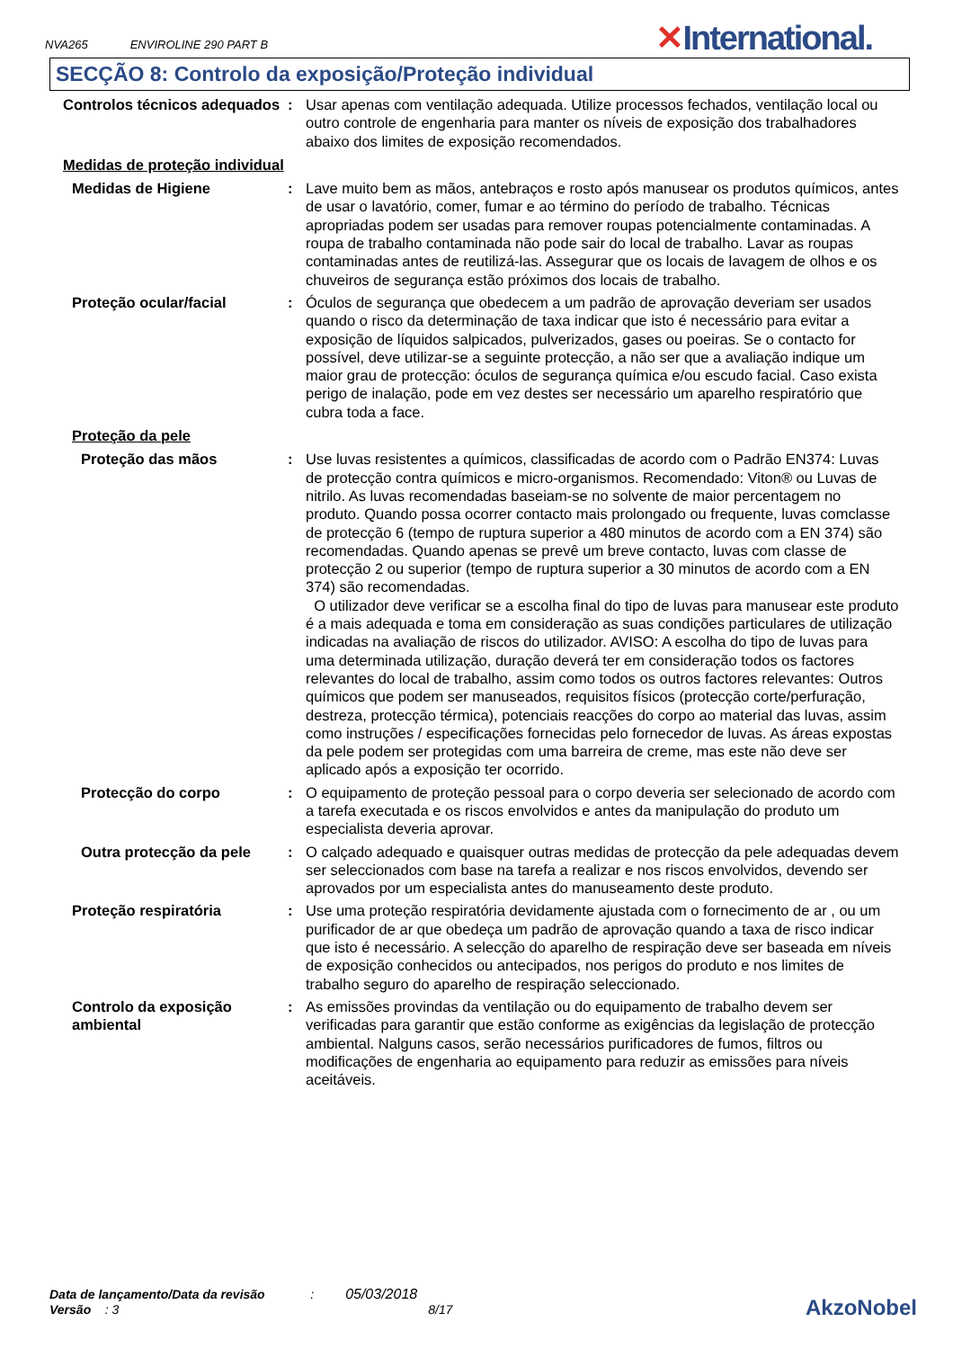NVA265 ENVIROLINE 290 PART B
✕International.
SECÇÃO 8: Controlo da exposição/Proteção individual
Controlos técnicos adequados
: Usar apenas com ventilação adequada. Utilize processos fechados, ventilação local ou outro controle de engenharia para manter os níveis de exposição dos trabalhadores abaixo dos limites de exposição recomendados.
Medidas de proteção individual
Medidas de Higiene : Lave muito bem as mãos, antebraços e rosto após manusear os produtos químicos, antes de usar o lavatório, comer, fumar e ao término do período de trabalho. Técnicas apropriadas podem ser usadas para remover roupas potencialmente contaminadas. A roupa de trabalho contaminada não pode sair do local de trabalho. Lavar as roupas contaminadas antes de reutilizá-las. Assegurar que os locais de lavagem de olhos e os chuveiros de segurança estão próximos dos locais de trabalho.
Proteção ocular/facial : Óculos de segurança que obedecem a um padrão de aprovação deveriam ser usados quando o risco da determinação de taxa indicar que isto é necessário para evitar a exposição de líquidos salpicados, pulverizados, gases ou poeiras. Se o contacto for possível, deve utilizar-se a seguinte protecção, a não ser que a avaliação indique um maior grau de protecção: óculos de segurança química e/ou escudo facial. Caso exista perigo de inalação, pode em vez destes ser necessário um aparelho respiratório que cubra toda a face.
Proteção da pele
Proteção das mãos : Use luvas resistentes a químicos, classificadas de acordo com o Padrão EN374: Luvas de protecção contra químicos e micro-organismos. Recomendado: Viton® ou Luvas de nitrilo. As luvas recomendadas baseiam-se no solvente de maior percentagem no produto. Quando possa ocorrer contacto mais prolongado ou frequente, luvas comclasse de protecção 6 (tempo de ruptura superior a 480 minutos de acordo com a EN 374) são recomendadas. Quando apenas se prevê um breve contacto, luvas com classe de protecção 2 ou superior (tempo de ruptura superior a 30 minutos de acordo com a EN 374) são recomendadas.
O utilizador deve verificar se a escolha final do tipo de luvas para manusear este produto é a mais adequada e toma em consideração as suas condições particulares de utilização indicadas na avaliação de riscos do utilizador. AVISO: A escolha do tipo de luvas para uma determinada utilização, duração deverá ter em consideração todos os factores relevantes do local de trabalho, assim como todos os outros factores relevantes: Outros químicos que podem ser manuseados, requisitos físicos (protecção corte/perfuração, destreza, protecção térmica), potenciais reacções do corpo ao material das luvas, assim como instruções / especificações fornecidas pelo fornecedor de luvas. As áreas expostas da pele podem ser protegidas com uma barreira de creme, mas este não deve ser aplicado após a exposição ter ocorrido.
Protecção do corpo : O equipamento de proteção pessoal para o corpo deveria ser selecionado de acordo com a tarefa executada e os riscos envolvidos e antes da manipulação do produto um especialista deveria aprovar.
Outra protecção da pele : O calçado adequado e quaisquer outras medidas de protecção da pele adequadas devem ser seleccionados com base na tarefa a realizar e nos riscos envolvidos, devendo ser aprovados por um especialista antes do manuseamento deste produto.
Proteção respiratória : Use uma proteção respiratória devidamente ajustada com o fornecimento de ar , ou um purificador de ar que obedeça um padrão de aprovação quando a taxa de risco indicar que isto é necessário. A selecção do aparelho de respiração deve ser baseada em níveis de exposição conhecidos ou antecipados, nos perigos do produto e nos limites de trabalho seguro do aparelho de respiração seleccionado.
Controlo da exposição ambiental
: As emissões provindas da ventilação ou do equipamento de trabalho devem ser verificadas para garantir que estão conforme as exigências da legislação de protecção ambiental. Nalguns casos, serão necessários purificadores de fumos, filtros ou modificações de engenharia ao equipamento para reduzir as emissões para níveis aceitáveis.
Data de lançamento/Data da revisão : 05/03/2018
Versão : 3 8/17
AkzoNobel